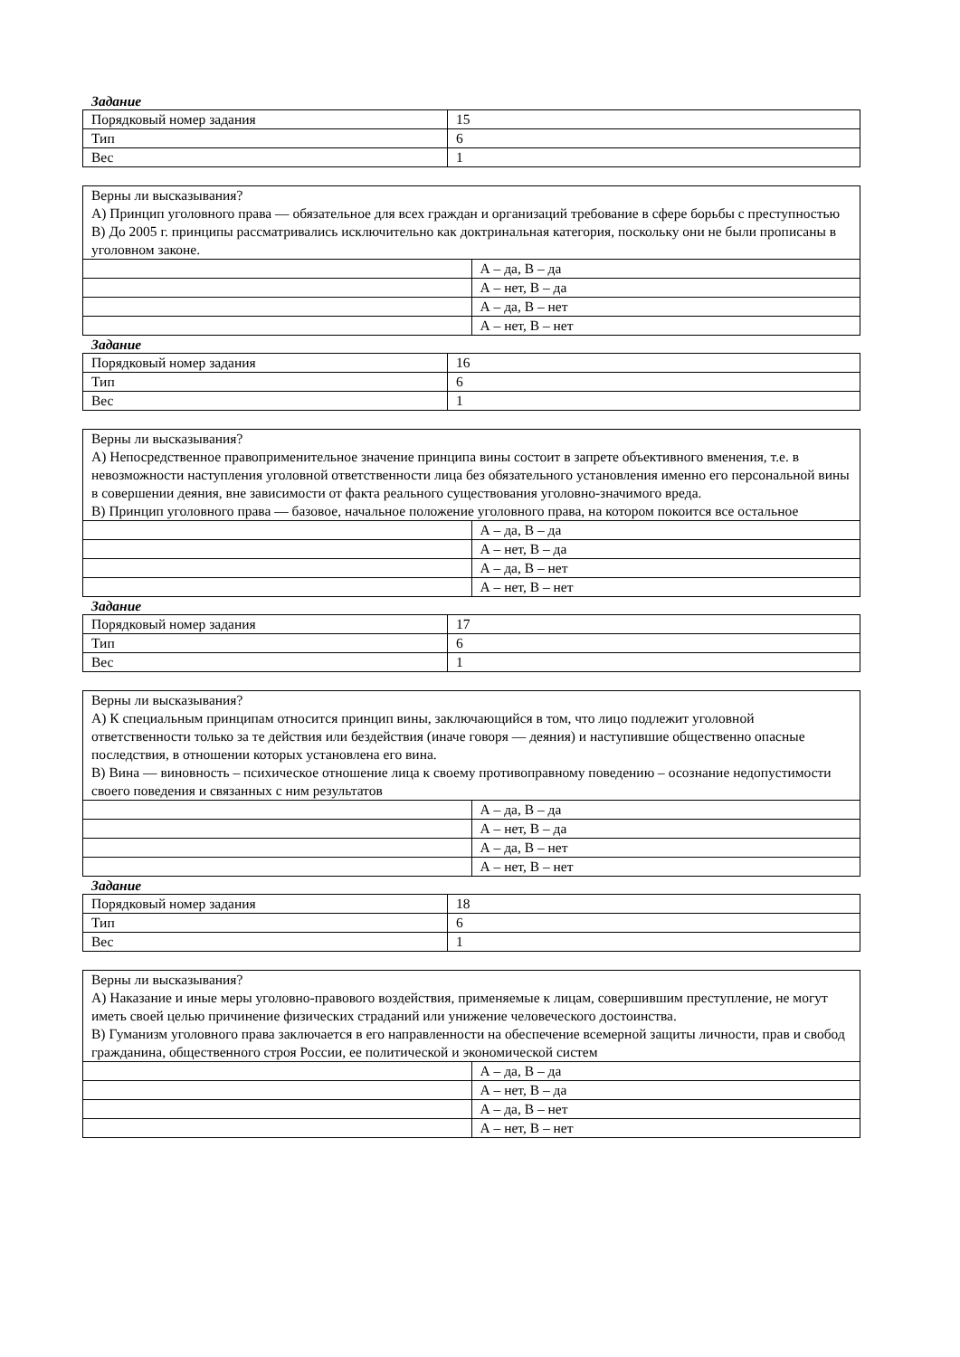Задание
| Порядковый номер задания | 15 |
| Тип | 6 |
| Вес | 1 |
| Верны ли высказывания? А) Принцип уголовного права — обязательное для всех граждан и организаций требование в сфере борьбы с преступностью В) До 2005 г. принципы рассматривались исключительно как доктринальная категория, поскольку они не были прописаны в уголовном законе. | |
| | А – да, В – да |
| | А – нет, В – да |
| | А – да, В – нет |
| | А – нет, В – нет |
Задание
| Порядковый номер задания | 16 |
| Тип | 6 |
| Вес | 1 |
| Верны ли высказывания? А) Непосредственное правоприменительное значение принципа вины состоит в запрете объективного вменения, т.е. в невозможности наступления уголовной ответственности лица без обязательного установления именно его персональной вины в совершении деяния, вне зависимости от факта реального существования уголовно-значимого вреда. В) Принцип уголовного права — базовое, начальное положение уголовного права, на котором покоится все остальное | |
| | А – да, В – да |
| | А – нет, В – да |
| | А – да, В – нет |
| | А – нет, В – нет |
Задание
| Порядковый номер задания | 17 |
| Тип | 6 |
| Вес | 1 |
| Верны ли высказывания? А) К специальным принципам относится принцип вины, заключающийся в том, что лицо подлежит уголовной ответственности только за те действия или бездействия (иначе говоря — деяния) и наступившие общественно опасные последствия, в отношении которых установлена его вина. В) Вина — виновность – психическое отношение лица к своему противоправному поведению – осознание недопустимости своего поведения и связанных с ним результатов | |
| | А – да, В – да |
| | А – нет, В – да |
| | А – да, В – нет |
| | А – нет, В – нет |
Задание
| Порядковый номер задания | 18 |
| Тип | 6 |
| Вес | 1 |
| Верны ли высказывания? А) Наказание и иные меры уголовно-правового воздействия, применяемые к лицам, совершившим преступление, не могут иметь своей целью причинение физических страданий или унижение человеческого достоинства. В) Гуманизм уголовного права заключается в его направленности на обеспечение всемерной защиты личности, прав и свобод гражданина, общественного строя России, ее политической и экономической систем | |
| | А – да, В – да |
| | А – нет, В – да |
| | А – да, В – нет |
| | А – нет, В – нет |